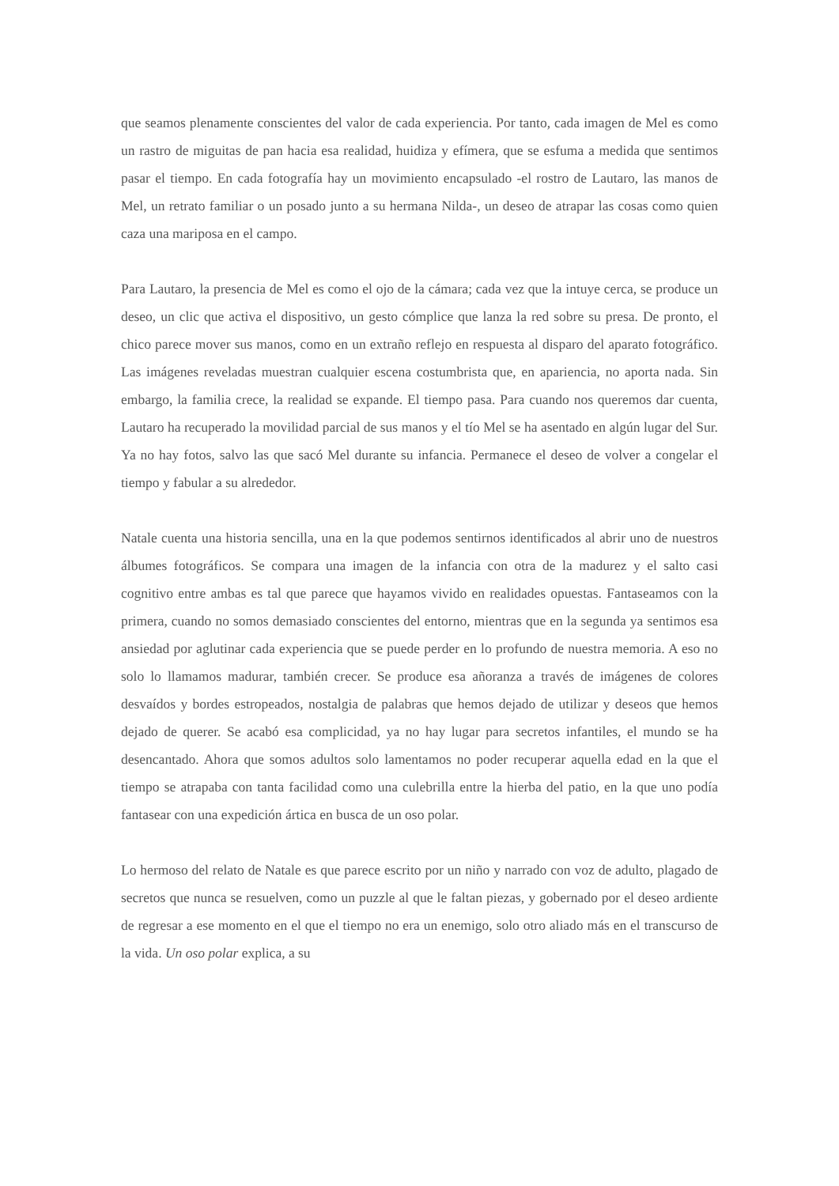que seamos plenamente conscientes del valor de cada experiencia. Por tanto, cada imagen de Mel es como un rastro de miguitas de pan hacia esa realidad, huidiza y efímera, que se esfuma a medida que sentimos pasar el tiempo. En cada fotografía hay un movimiento encapsulado -el rostro de Lautaro, las manos de Mel, un retrato familiar o un posado junto a su hermana Nilda-, un deseo de atrapar las cosas como quien caza una mariposa en el campo.
Para Lautaro, la presencia de Mel es como el ojo de la cámara; cada vez que la intuye cerca, se produce un deseo, un clic que activa el dispositivo, un gesto cómplice que lanza la red sobre su presa. De pronto, el chico parece mover sus manos, como en un extraño reflejo en respuesta al disparo del aparato fotográfico. Las imágenes reveladas muestran cualquier escena costumbrista que, en apariencia, no aporta nada. Sin embargo, la familia crece, la realidad se expande. El tiempo pasa. Para cuando nos queremos dar cuenta, Lautaro ha recuperado la movilidad parcial de sus manos y el tío Mel se ha asentado en algún lugar del Sur. Ya no hay fotos, salvo las que sacó Mel durante su infancia. Permanece el deseo de volver a congelar el tiempo y fabular a su alrededor.
Natale cuenta una historia sencilla, una en la que podemos sentirnos identificados al abrir uno de nuestros álbumes fotográficos. Se compara una imagen de la infancia con otra de la madurez y el salto casi cognitivo entre ambas es tal que parece que hayamos vivido en realidades opuestas. Fantaseamos con la primera, cuando no somos demasiado conscientes del entorno, mientras que en la segunda ya sentimos esa ansiedad por aglutinar cada experiencia que se puede perder en lo profundo de nuestra memoria. A eso no solo lo llamamos madurar, también crecer. Se produce esa añoranza a través de imágenes de colores desvaídos y bordes estropeados, nostalgia de palabras que hemos dejado de utilizar y deseos que hemos dejado de querer. Se acabó esa complicidad, ya no hay lugar para secretos infantiles, el mundo se ha desencantado. Ahora que somos adultos solo lamentamos no poder recuperar aquella edad en la que el tiempo se atrapaba con tanta facilidad como una culebrilla entre la hierba del patio, en la que uno podía fantasear con una expedición ártica en busca de un oso polar.
Lo hermoso del relato de Natale es que parece escrito por un niño y narrado con voz de adulto, plagado de secretos que nunca se resuelven, como un puzzle al que le faltan piezas, y gobernado por el deseo ardiente de regresar a ese momento en el que el tiempo no era un enemigo, solo otro aliado más en el transcurso de la vida. Un oso polar explica, a su